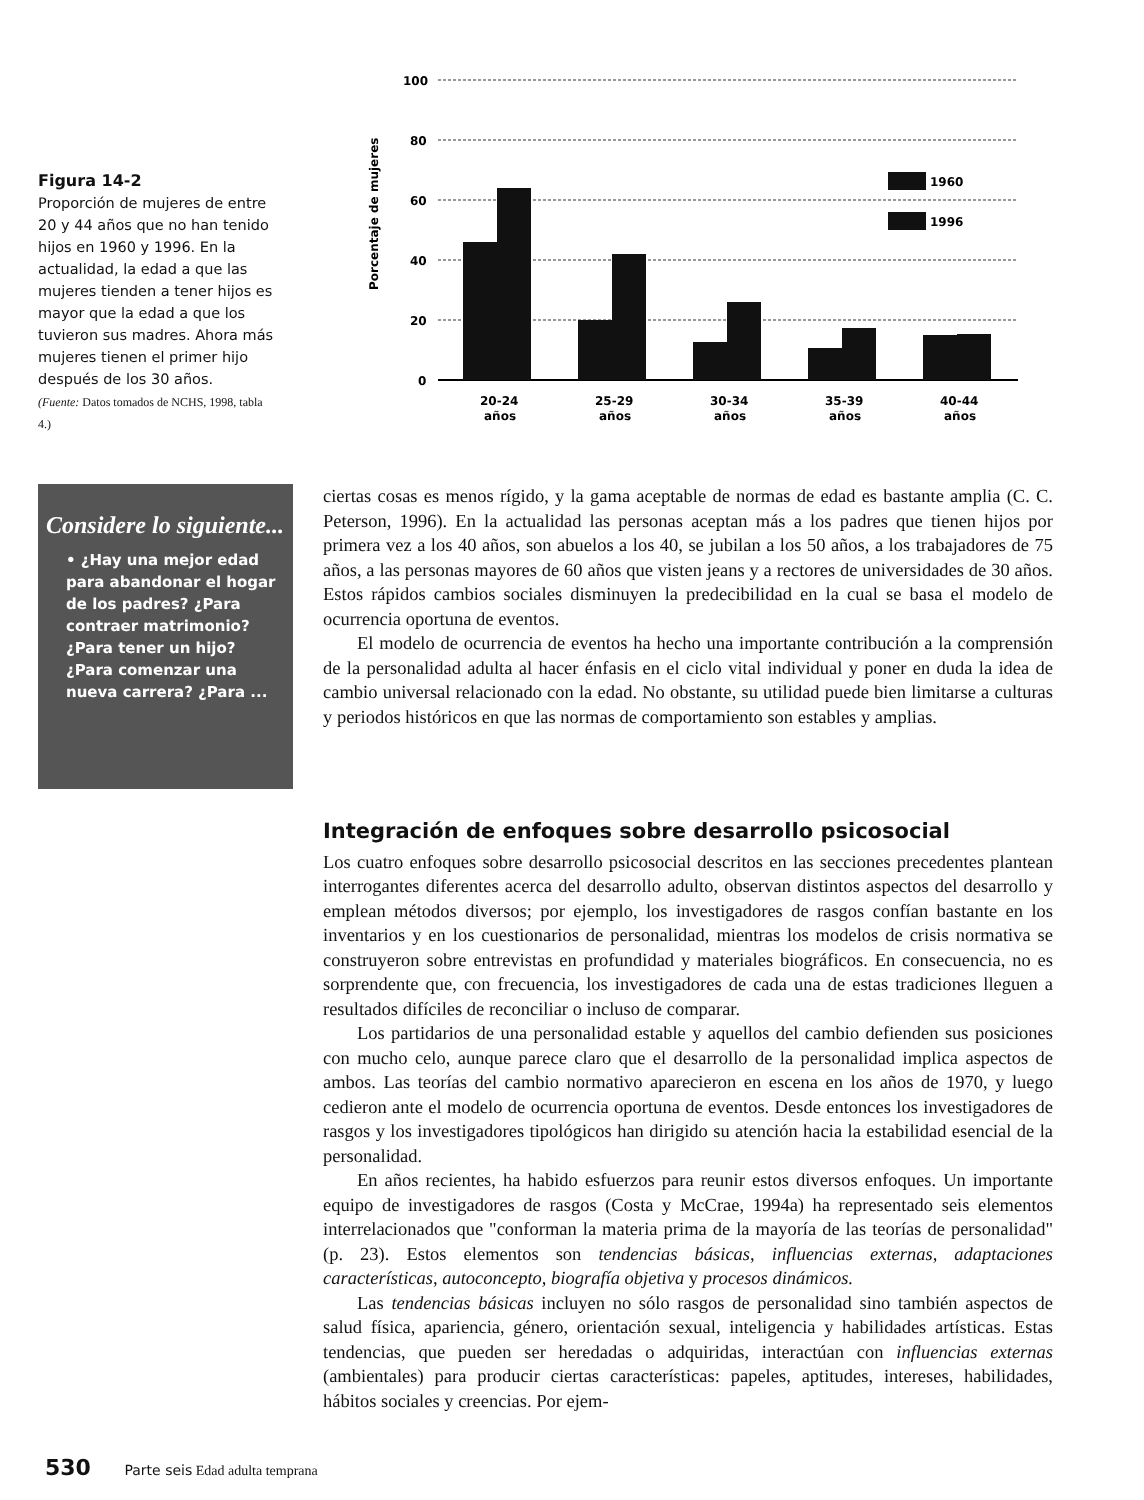Figura 14-2
Proporción de mujeres de entre 20 y 44 años que no han tenido hijos en 1960 y 1996. En la actualidad, la edad a que las mujeres tienden a tener hijos es mayor que la edad a que los tuvieron sus madres. Ahora más mujeres tienen el primer hijo después de los 30 años.
(Fuente: Datos tomados de NCHS, 1998, tabla 4.)
Porcentaje de mujeres
100
80
60
40
20
0
1960
1996
20-24
años
25-29
años
30-34
años
35-39
años
40-44
años
Considere lo siguiente...
• ¿Hay una mejor edad para abandonar el hogar de los padres? ¿Para contraer matrimonio? ¿Para tener un hijo? ¿Para comenzar una nueva carrera? ¿Para ...
ciertas cosas es menos rígido, y la gama aceptable de normas de edad es bastante amplia (C. C. Peterson, 1996). En la actualidad las personas aceptan más a los padres que tienen hijos por primera vez a los 40 años, son abuelos a los 40, se jubilan a los 50 años, a los trabajadores de 75 años, a las personas mayores de 60 años que visten jeans y a rectores de universidades de 30 años. Estos rápidos cambios sociales disminuyen la predecibilidad en la cual se basa el modelo de ocurrencia oportuna de eventos.
El modelo de ocurrencia de eventos ha hecho una importante contribución a la comprensión de la personalidad adulta al hacer énfasis en el ciclo vital individual y poner en duda la idea de cambio universal relacionado con la edad. No obstante, su utilidad puede bien limitarse a culturas y periodos históricos en que las normas de comportamiento son estables y amplias.
Integración de enfoques sobre desarrollo psicosocial
Los cuatro enfoques sobre desarrollo psicosocial descritos en las secciones precedentes plantean interrogantes diferentes acerca del desarrollo adulto, observan distintos aspectos del desarrollo y emplean métodos diversos; por ejemplo, los investigadores de rasgos confían bastante en los inventarios y en los cuestionarios de personalidad, mientras los modelos de crisis normativa se construyeron sobre entrevistas en profundidad y materiales biográficos. En consecuencia, no es sorprendente que, con frecuencia, los investigadores de cada una de estas tradiciones lleguen a resultados difíciles de reconciliar o incluso de comparar.
Los partidarios de una personalidad estable y aquellos del cambio defienden sus posiciones con mucho celo, aunque parece claro que el desarrollo de la personalidad implica aspectos de ambos. Las teorías del cambio normativo aparecieron en escena en los años de 1970, y luego cedieron ante el modelo de ocurrencia oportuna de eventos. Desde entonces los investigadores de rasgos y los investigadores tipológicos han dirigido su atención hacia la estabilidad esencial de la personalidad.
En años recientes, ha habido esfuerzos para reunir estos diversos enfoques. Un importante equipo de investigadores de rasgos (Costa y McCrae, 1994a) ha representado seis elementos interrelacionados que "conforman la materia prima de la mayoría de las teorías de personalidad" (p. 23). Estos elementos son tendencias básicas, influencias externas, adaptaciones características, autoconcepto, biografía objetiva y procesos dinámicos.
Las tendencias básicas incluyen no sólo rasgos de personalidad sino también aspectos de salud física, apariencia, género, orientación sexual, inteligencia y habilidades artísticas. Estas tendencias, que pueden ser heredadas o adquiridas, interactúan con influencias externas (ambientales) para producir ciertas características: papeles, aptitudes, intereses, habilidades, hábitos sociales y creencias. Por ejem-
530 Parte seis Edad adulta temprana